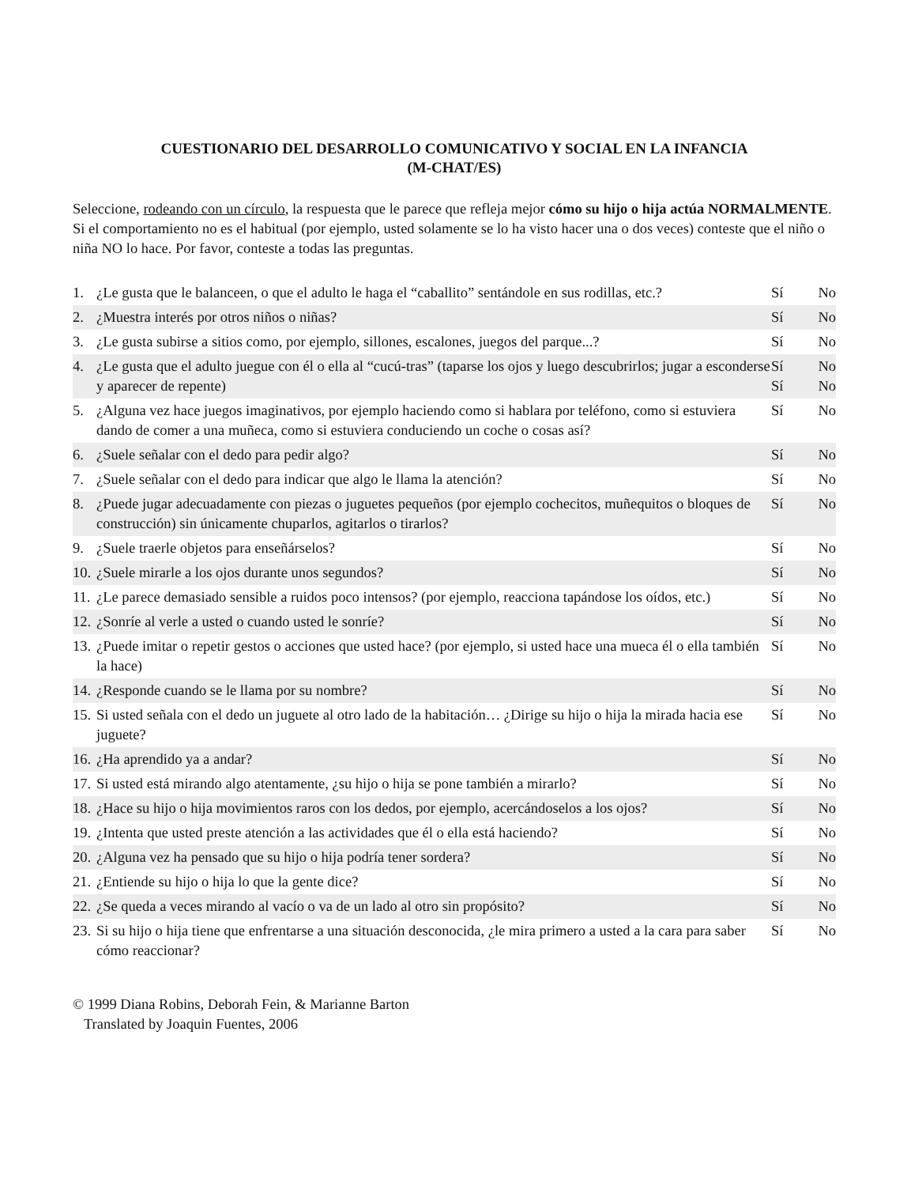CUESTIONARIO DEL DESARROLLO COMUNICATIVO Y SOCIAL EN LA INFANCIA
(M-CHAT/ES)
Seleccione, rodeando con un círculo, la respuesta que le parece que refleja mejor cómo su hijo o hija actúa NORMALMENTE. Si el comportamiento no es el habitual (por ejemplo, usted solamente se lo ha visto hacer una o dos veces) conteste que el niño o niña NO lo hace. Por favor, conteste a todas las preguntas.
| 1. | ¿Le gusta que le balanceen, o que el adulto le haga el “caballito” sentándole en sus rodillas, etc.? | Sí | No |
| 2. | ¿Muestra interés por otros niños o niñas? | Sí | No |
| 3. | ¿Le gusta subirse a sitios como, por ejemplo, sillones, escalones, juegos del parque...? | Sí | No |
| 4. | ¿Le gusta que el adulto juegue con él o ella al “cucú-tras” (taparse los ojos y luego descubrirlos; jugar a esconderse y aparecer de repente) | Sí Sí | No No |
| 5. | ¿Alguna vez hace juegos imaginativos, por ejemplo haciendo como si hablara por teléfono, como si estuviera dando de comer a una muñeca, como si estuviera conduciendo un coche o cosas así? | Sí | No |
| 6. | ¿Suele señalar con el dedo para pedir algo? | Sí | No |
| 7. | ¿Suele señalar con el dedo para indicar que algo le llama la atención? | Sí | No |
| 8. | ¿Puede jugar adecuadamente con piezas o juguetes pequeños (por ejemplo cochecitos, muñequitos o bloques de construcción) sin únicamente chuparlos, agitarlos o tirarlos? | Sí | No |
| 9. | ¿Suele traerle objetos para enseñárselos? | Sí | No |
| 10. | ¿Suele mirarle a los ojos durante unos segundos? | Sí | No |
| 11. | ¿Le parece demasiado sensible a ruidos poco intensos? (por ejemplo, reacciona tapándose los oídos, etc.) | Sí | No |
| 12. | ¿Sonríe al verle a usted o cuando usted le sonríe? | Sí | No |
| 13. | ¿Puede imitar o repetir gestos o acciones que usted hace? (por ejemplo, si usted hace una mueca él o ella también la hace) | Sí | No |
| 14. | ¿Responde cuando se le llama por su nombre? | Sí | No |
| 15. | Si usted señala con el dedo un juguete al otro lado de la habitación… ¿Dirige su hijo o hija la mirada hacia ese juguete? | Sí | No |
| 16. | ¿Ha aprendido ya a andar? | Sí | No |
| 17. | Si usted está mirando algo atentamente, ¿su hijo o hija se pone también a mirarlo? | Sí | No |
| 18. | ¿Hace su hijo o hija movimientos raros con los dedos, por ejemplo, acercándoselos a los ojos? | Sí | No |
| 19. | ¿Intenta que usted preste atención a las actividades que él o ella está haciendo? | Sí | No |
| 20. | ¿Alguna vez ha pensado que su hijo o hija podría tener sordera? | Sí | No |
| 21. | ¿Entiende su hijo o hija lo que la gente dice? | Sí | No |
| 22. | ¿Se queda a veces mirando al vacío o va de un lado al otro sin propósito? | Sí | No |
| 23. | Si su hijo o hija tiene que enfrentarse a una situación desconocida, ¿le mira primero a usted a la cara para saber cómo reaccionar? | Sí | No |
© 1999 Diana Robins, Deborah Fein, & Marianne Barton
Translated by Joaquin Fuentes, 2006